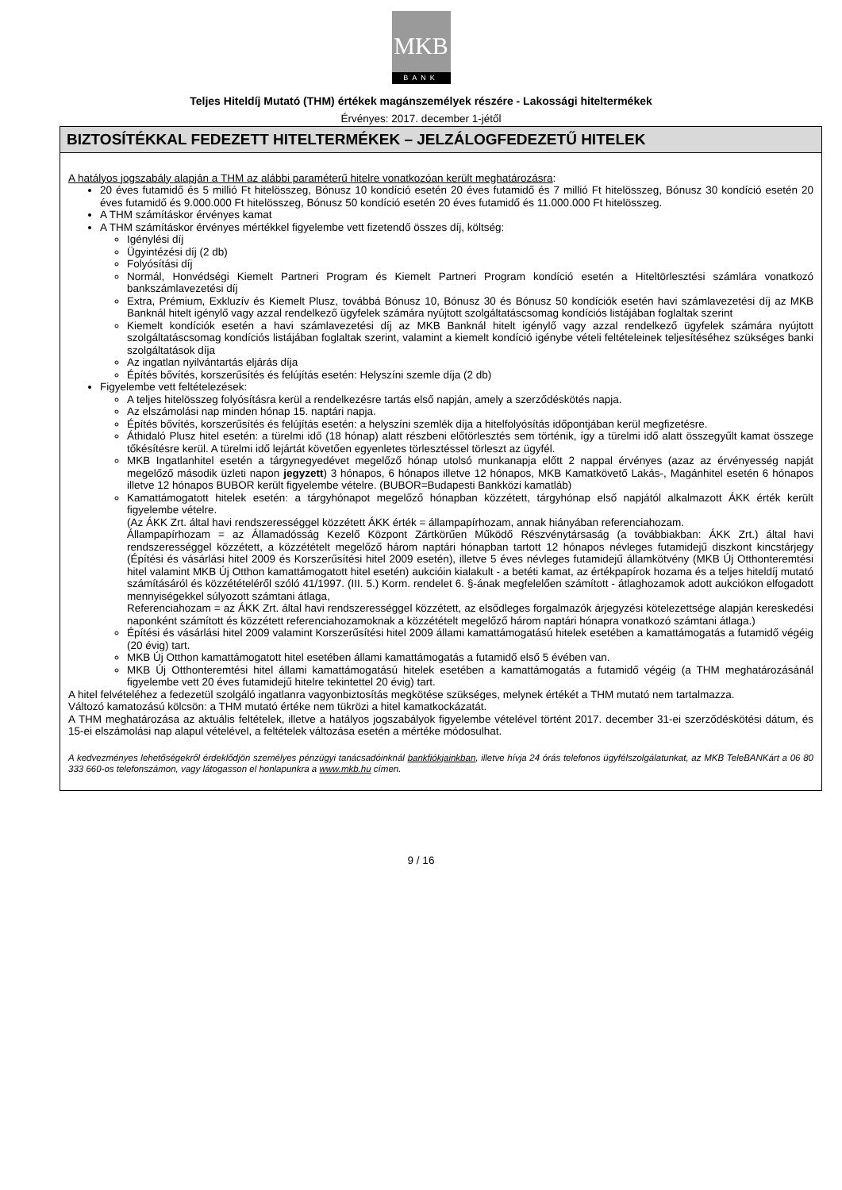MKB
BANK
Teljes Hiteldíj Mutató (THM) értékek magánszemélyek részére - Lakossági hiteltermékek
Érvényes: 2017. december 1-jétől
BIZTOSÍTÉKKAL FEDEZETT HITELTERMÉKEK – JELZÁLOGFEDEZETŰ HITELEK
A hatályos jogszabály alapján a THM az alábbi paraméterű hitelre vonatkozóan került meghatározásra:
20 éves futamidő és 5 millió Ft hitelösszeg, Bónusz 10 kondíció esetén 20 éves futamidő és 7 millió Ft hitelösszeg, Bónusz 30 kondíció esetén 20 éves futamidő és 9.000.000 Ft hitelösszeg, Bónusz 50 kondíció esetén 20 éves futamidő és 11.000.000 Ft hitelösszeg.
A THM számításkor érvényes kamat
A THM számításkor érvényes mértékkel figyelembe vett fizetendő összes díj, költség:
Igénylési díj
Ügyintézési díj (2 db)
Folyósítási díj
Normál, Honvédségi Kiemelt Partneri Program és Kiemelt Partneri Program kondíció esetén a Hiteltörlesztési számlára vonatkozó bankszámlavezetési díj
Extra, Prémium, Exkluzív és Kiemelt Plusz, továbbá Bónusz 10, Bónusz 30 és Bónusz 50 kondíciók esetén havi számlavezetési díj az MKB Banknál hitelt igénylő vagy azzal rendelkező ügyfelek számára nyújtott szolgáltatáscsomag kondíciós listájában foglaltak szerint
Kiemelt kondíciók esetén a havi számlavezetési díj az MKB Banknál hitelt igénylő vagy azzal rendelkező ügyfelek számára nyújtott szolgáltatáscsomag kondíciós listájában foglaltak szerint, valamint a kiemelt kondíció igénybe vételi feltételeinek teljesítéséhez szükséges banki szolgáltatások díja
Az ingatlan nyilvántartás eljárás díja
Építés bővítés, korszerűsítés és felújítás esetén: Helyszíni szemle díja (2 db)
Figyelembe vett feltételezések:
A teljes hitelösszeg folyósításra kerül a rendelkezésre tartás első napján, amely a szerződéskötés napja.
Az elszámolási nap minden hónap 15. naptári napja.
Építés bővítés, korszerűsítés és felújítás esetén: a helyszíni szemlék díja a hitelfolyósítás időpontjában kerül megfizetésre.
Áthidaló Plusz hitel esetén: a türelmi idő (18 hónap) alatt részbeni előtörlesztés sem történik, így a türelmi idő alatt összegyűlt kamat összege tőkésítésre kerül. A türelmi idő lejártát követően egyenletes törlesztéssel törleszt az ügyfél.
MKB Ingatlanhitel esetén a tárgynegyedévet megelőző hónap utolsó munkanapja előtt 2 nappal érvényes (azaz az érvényesség napját megelőző második üzleti napon jegyzett) 3 hónapos, 6 hónapos illetve 12 hónapos, MKB Kamatkövető Lakás-, Magánhitel esetén 6 hónapos illetve 12 hónapos BUBOR került figyelembe vételre. (BUBOR=Budapesti Bankközi kamatláb)
Kamattámogatott hitelek esetén: a tárgyhónapot megelőző hónapban közzétett, tárgyhónap első napjától alkalmazott ÁKK érték került figyelembe vételre.
(Az ÁKK Zrt. által havi rendszerességgel közzétett ÁKK érték = állampapírhozam, annak hiányában referenciahozam.
Állampapírhozam = az Államadósság Kezelő Központ Zártkörűen Működő Részvénytársaság (a továbbiakban: ÁKK Zrt.) által havi rendszerességgel közzétett, a közzétételt megelőző három naptári hónapban tartott 12 hónapos névleges futamidejű diszkont kincstárjegy (Építési és vásárlási hitel 2009 és Korszerűsítési hitel 2009 esetén), illetve 5 éves névleges futamidejű államkötvény (MKB Új Otthonteremtési hitel valamint MKB Új Otthon kamattámogatott hitel esetén) aukcióin kialakult - a betéti kamat, az értékpapírok hozama és a teljes hiteldíj mutató számításáról és közzétételéről szóló 41/1997. (III. 5.) Korm. rendelet 6. §-ának megfelelően számított - átlaghozamok adott aukciókon elfogadott mennyiségekkel súlyozott számtani átlaga,
Referenciahozam = az ÁKK Zrt. által havi rendszerességgel közzétett, az elsődleges forgalmazók árjegyzési kötelezettsége alapján kereskedési naponként számított és közzétett referenciahozamoknak a közzétételt megelőző három naptári hónapra vonatkozó számtani átlaga.)
Építési és vásárlási hitel 2009 valamint Korszerűsítési hitel 2009 állami kamattámogatású hitelek esetében a kamattámogatás a futamidő végéig (20 évig) tart.
MKB Új Otthon kamattámogatott hitel esetében állami kamattámogatás a futamidő első 5 évében van.
MKB Új Otthonteremtési hitel állami kamattámogatású hitelek esetében a kamattámogatás a futamidő végéig (a THM meghatározásánál figyelembe vett 20 éves futamidejű hitelre tekintettel 20 évig) tart.
A hitel felvételéhez a fedezetül szolgáló ingatlanra vagyonbiztosítás megkötése szükséges, melynek értékét a THM mutató nem tartalmazza.
Változó kamatozású kölcsön: a THM mutató értéke nem tükrözi a hitel kamatkockázatát.
A THM meghatározása az aktuális feltételek, illetve a hatályos jogszabályok figyelembe vételével történt 2017. december 31-ei szerződéskötési dátum, és 15-ei elszámolási nap alapul vételével, a feltételek változása esetén a mértéke módosulhat.
A kedvezményes lehetőségekről érdeklődjön személyes pénzügyi tanácsadóinknál bankfiókjainkban, illetve hívja 24 órás telefonos ügyfélszolgálatunkat, az MKB TeleBANKárt a 06 80 333 660-os telefonszámon, vagy látogasson el honlapunkra a www.mkb.hu címen.
9 / 16